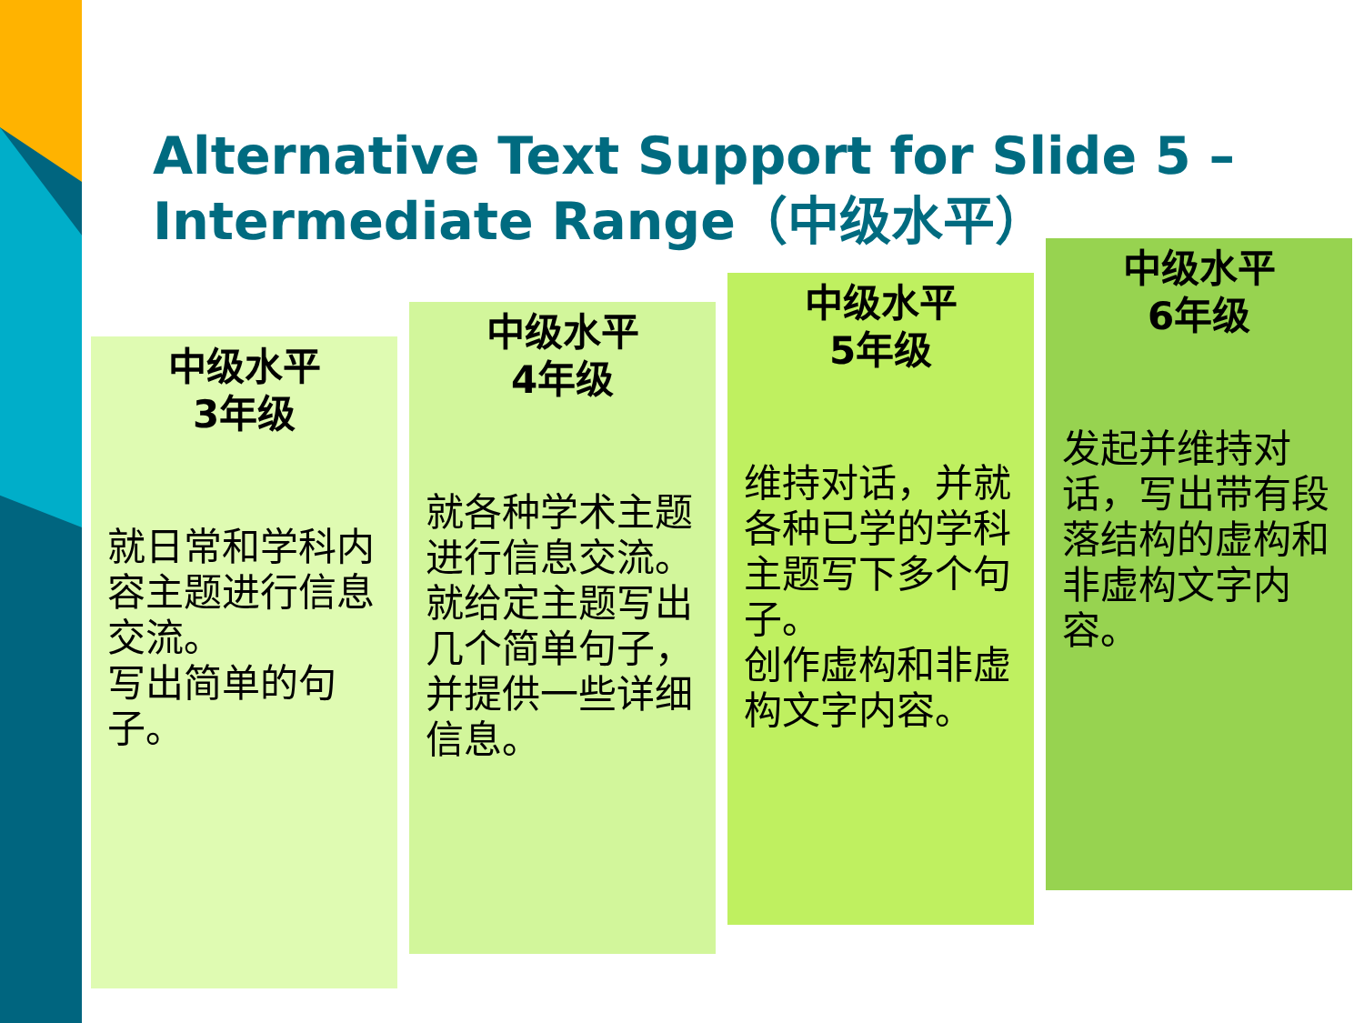Alternative Text Support for Slide 5 – Intermediate Range（中级水平）
中级水平
3年级
就日常和学科内容主题进行信息交流。
写出简单的句子。
中级水平
4年级
就各种学术主题进行信息交流。就给定主题写出几个简单句子，并提供一些详细信息。
中级水平
5年级
维持对话，并就各种已学的学科主题写下多个句子。
创作虚构和非虚构文字内容。
中级水平
6年级
发起并维持对话，写出带有段落结构的虚构和非虚构文字内容。